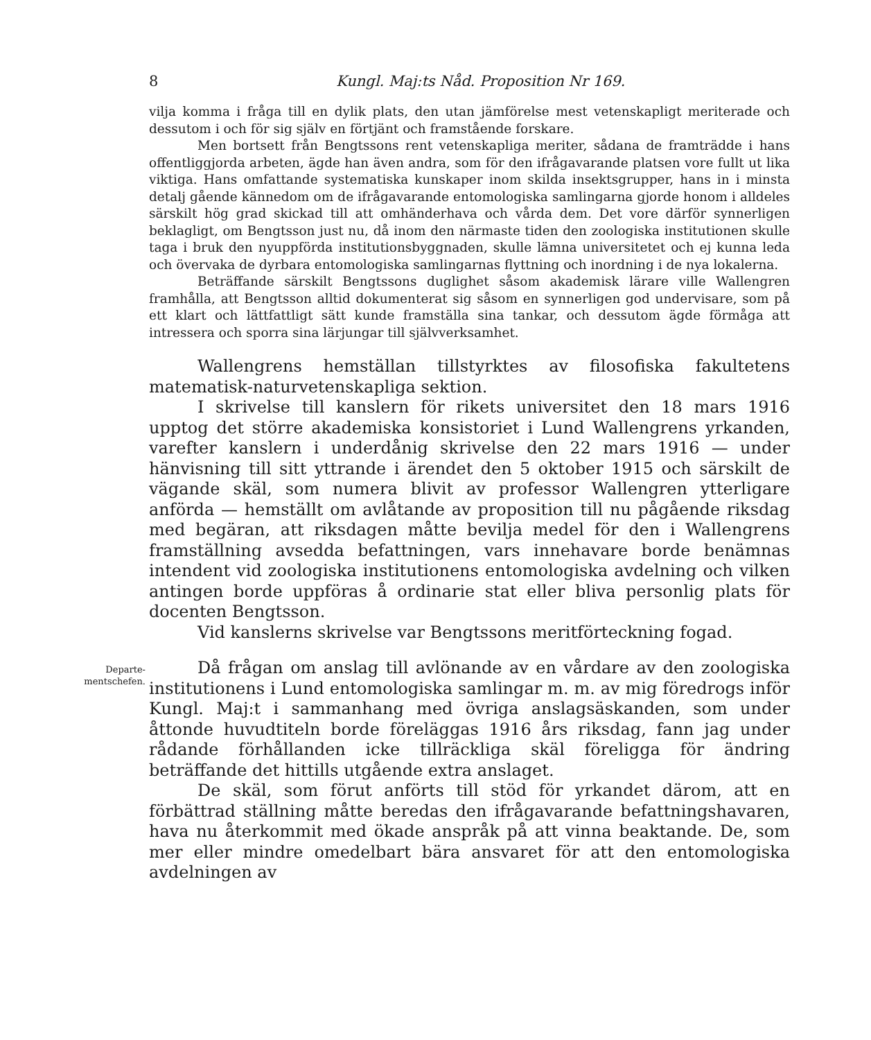8 Kungl. Maj:ts Nåd. Proposition Nr 169.
vilja komma i fråga till en dylik plats, den utan jämförelse mest vetenskapligt meriterade och dessutom i och för sig själv en förtjänt och framstående forskare.
Men bortsett från Bengtssons rent vetenskapliga meriter, sådana de framträdde i hans offentliggjorda arbeten, ägde han även andra, som för den ifrågavarande platsen vore fullt ut lika viktiga. Hans omfattande systematiska kunskaper inom skilda insektsgrupper, hans in i minsta detalj gående kännedom om de ifrågavarande entomologiska samlingarna gjorde honom i alldeles särskilt hög grad skickad till att omhänderhava och vårda dem. Det vore därför synnerligen beklagligt, om Bengtsson just nu, då inom den närmaste tiden den zoologiska institutionen skulle taga i bruk den nyuppförda institutionsbyggnaden, skulle lämna universitetet och ej kunna leda och övervaka de dyrbara entomologiska samlingarnas flyttning och inordning i de nya lokalerna.
Beträffande särskilt Bengtssons duglighet såsom akademisk lärare ville Wallengren framhålla, att Bengtsson alltid dokumenterat sig såsom en synnerligen god undervisare, som på ett klart och lättfattligt sätt kunde framställa sina tankar, och dessutom ägde förmåga att intressera och sporra sina lärjungar till självverksamhet.
Wallengrens hemställan tillstyrktes av filosofiska fakultetens matematisk-naturvetenskapliga sektion.
I skrivelse till kanslern för rikets universitet den 18 mars 1916 upptog det större akademiska konsistoriet i Lund Wallengrens yrkanden, varefter kanslern i underdånig skrivelse den 22 mars 1916 — under hänvisning till sitt yttrande i ärendet den 5 oktober 1915 och särskilt de vägande skäl, som numera blivit av professor Wallengren ytterligare anförda — hemställt om avlåtande av proposition till nu pågående riksdag med begäran, att riksdagen måtte bevilja medel för den i Wallengrens framställning avsedda befattningen, vars innehavare borde benämnas intendent vid zoologiska institutionens entomologiska avdelning och vilken antingen borde uppföras å ordinarie stat eller bliva personlig plats för docenten Bengtsson.
Vid kanslerns skrivelse var Bengtssons meritförteckning fogad.
Departe-
mentschefen.
Då frågan om anslag till avlönande av en vårdare av den zoologiska institutionens i Lund entomologiska samlingar m. m. av mig föredrogs inför Kungl. Maj:t i sammanhang med övriga anslagsäskanden, som under åttonde huvudtiteln borde föreläggas 1916 års riksdag, fann jag under rådande förhållanden icke tillräckliga skäl föreligga för ändring beträffande det hittills utgående extra anslaget.
De skäl, som förut anförts till stöd för yrkandet därom, att en förbättrad ställning måtte beredas den ifrågavarande befattningshavaren, hava nu återkommit med ökade anspråk på att vinna beaktande. De, som mer eller mindre omedelbart bära ansvaret för att den entomologiska avdelningen av